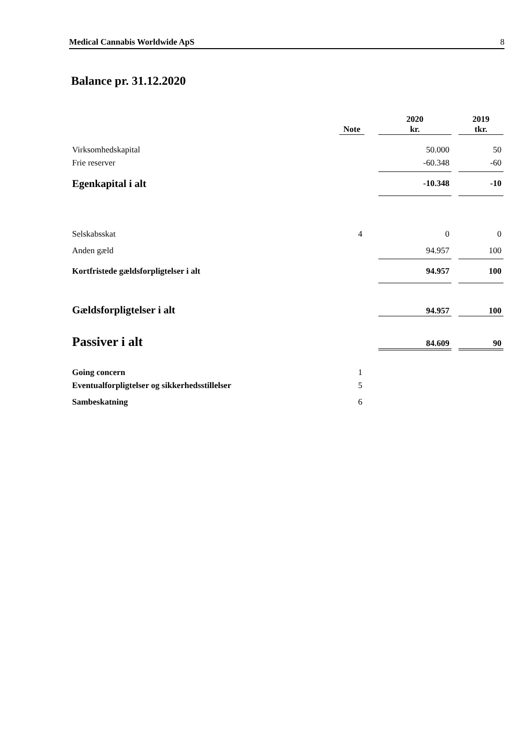Medical Cannabis Worldwide ApS 8
Balance pr. 31.12.2020
| | Note | | 2020 kr. | | 2019 tkr. |
| --- | --- | --- | --- | --- | --- |
| Virksomhedskapital | | | 50.000 | | 50 |
| Frie reserver | | | -60.348 | | -60 |
| Egenkapital i alt | | | -10.348 | | -10 |
| Selskabsskat | 4 | | 0 | | 0 |
| Anden gæld | | | 94.957 | | 100 |
| Kortfristede gældsforpligtelser i alt | | | 94.957 | | 100 |
| Gældsforpligtelser i alt | | | 94.957 | | 100 |
| Passiver i alt | | | 84.609 | | 90 |
| Going concern | 1 | | | | |
| Eventualforpligtelser og sikkerhedsstillelser | 5 | | | | |
| Sambeskatning | 6 | | | | |